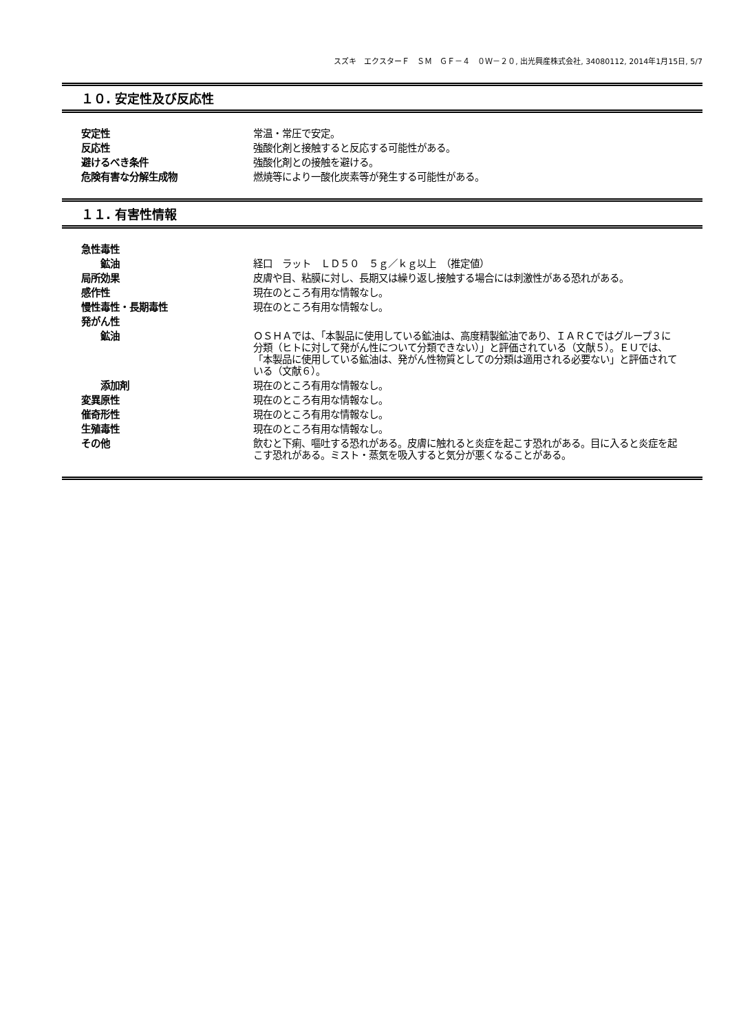スズキ　エクスターＦ　ＳＭ　ＧＦ－４　０Ｗ－２０, 出光興産株式会社, 34080112, 2014年1月15日, 5/7
１０. 安定性及び反応性
| 安定性 | 常温・常圧で安定。 |
| 反応性 | 強酸化剤と接触すると反応する可能性がある。 |
| 避けるべき条件 | 強酸化剤との接触を避ける。 |
| 危険有害な分解生成物 | 燃焼等により一酸化炭素等が発生する可能性がある。 |
１１. 有害性情報
| 急性毒性 | |
| 鉱油 | 経口 ラット ＬＤ５０ ５ｇ／ｋｇ以上 （推定値） |
| 局所効果 | 皮膚や目、粘膜に対し、長期又は繰り返し接触する場合には刺激性がある恐れがある。 |
| 感作性 | 現在のところ有用な情報なし。 |
| 慢性毒性・長期毒性 | 現在のところ有用な情報なし。 |
| 発がん性 | |
| 鉱油 | ＯＳＨＡでは、「本製品に使用している鉱油は、高度精製鉱油であり、ＩＡＲＣではグループ３に分類（ヒトに対して発がん性について分類できない）」と評価されている（文献５）。ＥＵでは、「本製品に使用している鉱油は、発がん性物質としての分類は適用される必要ない」と評価されている（文献６）。 |
| 添加剤 | 現在のところ有用な情報なし。 |
| 変異原性 | 現在のところ有用な情報なし。 |
| 催奇形性 | 現在のところ有用な情報なし。 |
| 生殖毒性 | 現在のところ有用な情報なし。 |
| その他 | 飲むと下痢、嘔吐する恐れがある。皮膚に触れると炎症を起こす恐れがある。目に入ると炎症を起こす恐れがある。ミスト・蒸気を吸入すると気分が悪くなることがある。 |